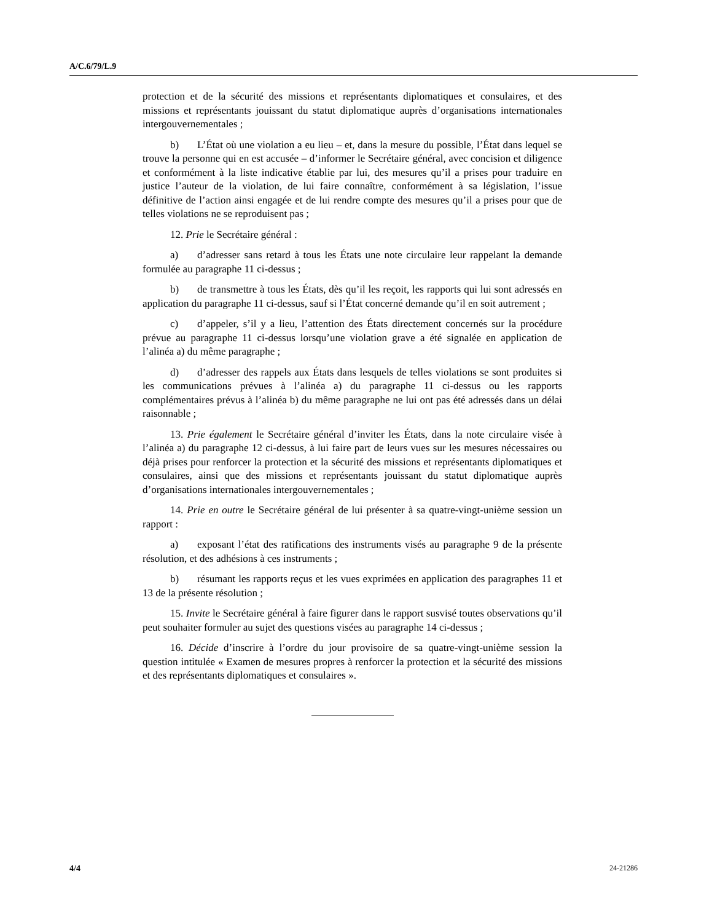A/C.6/79/L.9
protection et de la sécurité des missions et représentants diplomatiques et consulaires, et des missions et représentants jouissant du statut diplomatique auprès d’organisations internationales intergouvernementales ;
b) L’État où une violation a eu lieu – et, dans la mesure du possible, l’État dans lequel se trouve la personne qui en est accusée – d’informer le Secrétaire général, avec concision et diligence et conformément à la liste indicative établie par lui, des mesures qu’il a prises pour traduire en justice l’auteur de la violation, de lui faire connaître, conformément à sa législation, l’issue définitive de l’action ainsi engagée et de lui rendre compte des mesures qu’il a prises pour que de telles violations ne se reproduisent pas ;
12. Prie le Secrétaire général :
a) d’adresser sans retard à tous les États une note circulaire leur rappelant la demande formulée au paragraphe 11 ci-dessus ;
b) de transmettre à tous les États, dès qu’il les reçoit, les rapports qui lui sont adressés en application du paragraphe 11 ci-dessus, sauf si l’État concerné demande qu’il en soit autrement ;
c) d’appeler, s’il y a lieu, l’attention des États directement concernés sur la procédure prévue au paragraphe 11 ci-dessus lorsqu’une violation grave a été signalée en application de l’alinéa a) du même paragraphe ;
d) d’adresser des rappels aux États dans lesquels de telles violations se sont produites si les communications prévues à l’alinéa a) du paragraphe 11 ci-dessus ou les rapports complémentaires prévus à l’alinéa b) du même paragraphe ne lui ont pas été adressés dans un délai raisonnable ;
13. Prie également le Secrétaire général d’inviter les États, dans la note circulaire visée à l’alinéa a) du paragraphe 12 ci-dessus, à lui faire part de leurs vues sur les mesures nécessaires ou déjà prises pour renforcer la protection et la sécurité des missions et représentants diplomatiques et consulaires, ainsi que des missions et représentants jouissant du statut diplomatique auprès d’organisations internationales intergouvernementales ;
14. Prie en outre le Secrétaire général de lui présenter à sa quatre-vingt-unième session un rapport :
a) exposant l’état des ratifications des instruments visés au paragraphe 9 de la présente résolution, et des adhésions à ces instruments ;
b) résumant les rapports reçus et les vues exprimées en application des paragraphes 11 et 13 de la présente résolution ;
15. Invite le Secrétaire général à faire figurer dans le rapport susvisé toutes observations qu’il peut souhaiter formuler au sujet des questions visées au paragraphe 14 ci-dessus ;
16. Décide d’inscrire à l’ordre du jour provisoire de sa quatre-vingt-unième session la question intitulée « Examen de mesures propres à renforcer la protection et la sécurité des missions et des représentants diplomatiques et consulaires ».
4/4 24-21286